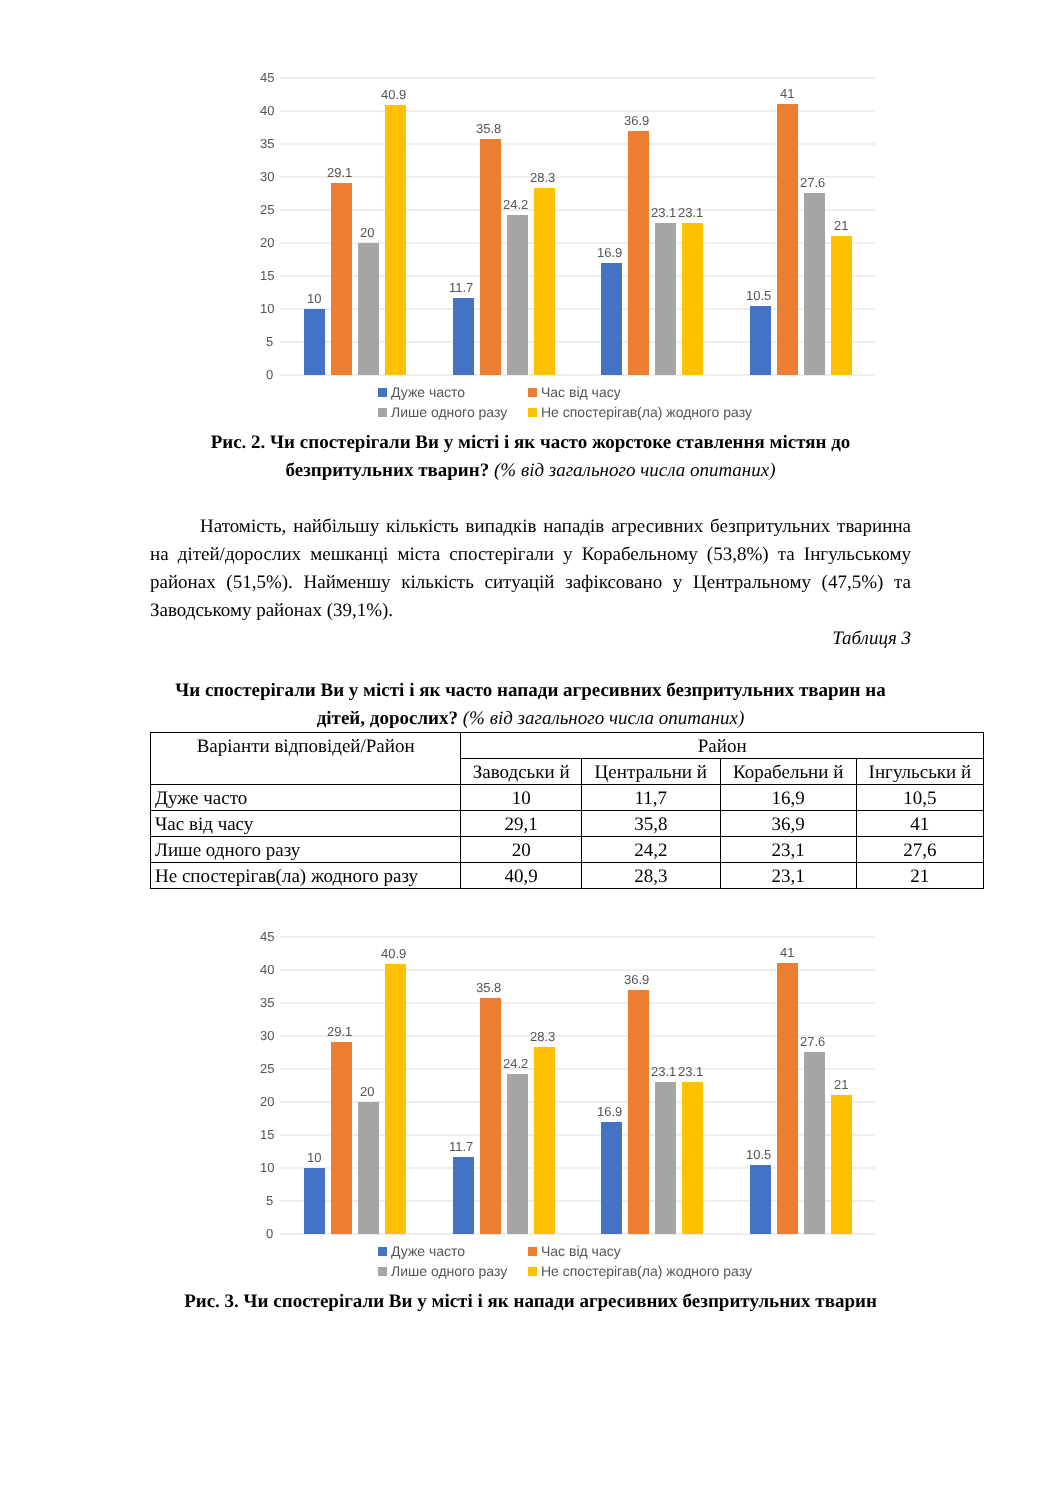45
40
35
30
25
20
15
10
5
0
10
29.1
20
40.9
11.7
35.8
24.2
28.3
16.9
36.9
23.1
23.1
10.5
41
27.6
21
Дуже часто Час від часу Лише одного разу Не спостерігав(ла) жодного разу
Рис. 2. Чи спостерігали Ви у місті і як часто жорстоке ставлення містян до безпритульних тварин? (% від загального числа опитаних)
Натомість, найбільшу кількість випадків нападів агресивних безпритульних тваринна на дітей/дорослих мешканці міста спостерігали у Корабельному (53,8%) та Інгульському районах (51,5%). Найменшу кількість ситуацій зафіксовано у Центральному (47,5%) та Заводському районах (39,1%).
Таблиця 3
Чи спостерігали Ви у місті і як часто напади агресивних безпритульних тварин на дітей, дорослих? (% від загального числа опитаних)
| Варіанти відповідей/Район | Район | | | |
| | Заводськи й | Центральни й | Корабельни й | Інгульськи й |
| Дуже часто | 10 | 11,7 | 16,9 | 10,5 |
| Час від часу | 29,1 | 35,8 | 36,9 | 41 |
| Лише одного разу | 20 | 24,2 | 23,1 | 27,6 |
| Не спостерігав(ла) жодного разу | 40,9 | 28,3 | 23,1 | 21 |
45
40
35
30
25
20
15
10
5
0
10
29.1
20
40.9
11.7
35.8
24.2
28.3
16.9
36.9
23.1
23.1
10.5
41
27.6
21
Дуже часто Час від часу Лише одного разу Не спостерігав(ла) жодного разу
Рис. 3. Чи спостерігали Ви у місті і як напади агресивних безпритульних тварин